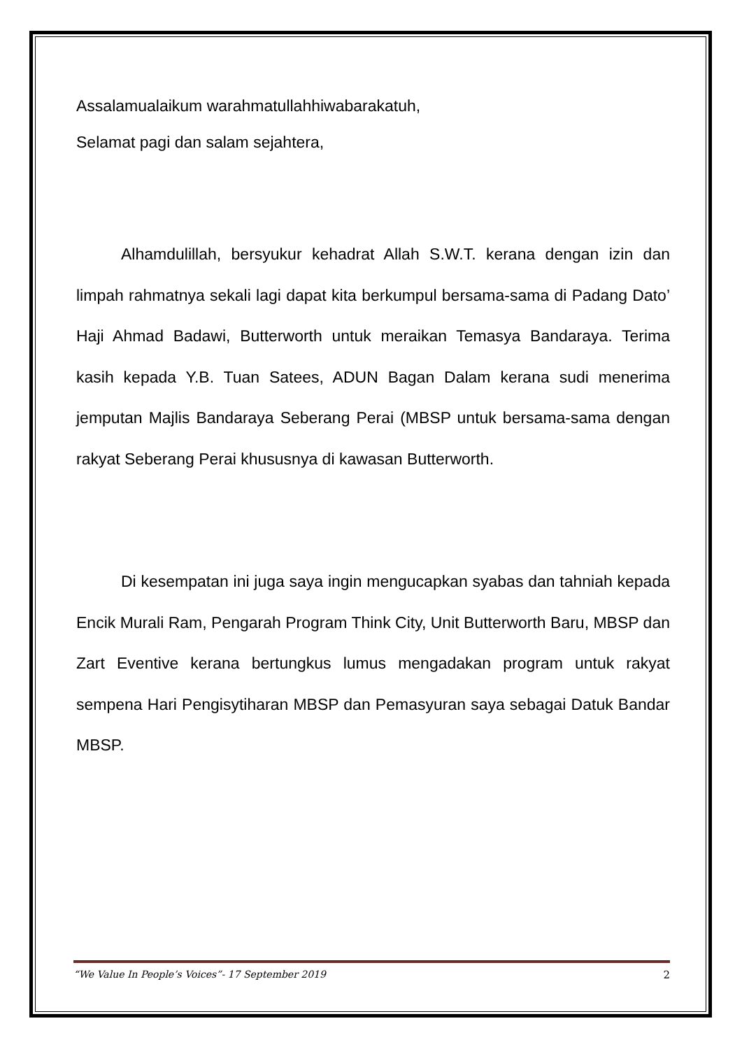Assalamualaikum warahmatullahhiwabarakatuh,
Selamat pagi dan salam sejahtera,
Alhamdulillah, bersyukur kehadrat Allah S.W.T. kerana dengan izin dan limpah rahmatnya sekali lagi dapat kita berkumpul bersama-sama di Padang Dato’ Haji Ahmad Badawi, Butterworth untuk meraikan Temasya Bandaraya. Terima kasih kepada Y.B. Tuan Satees, ADUN Bagan Dalam kerana sudi menerima jemputan Majlis Bandaraya Seberang Perai (MBSP untuk bersama-sama dengan rakyat Seberang Perai khususnya di kawasan Butterworth.
Di kesempatan ini juga saya ingin mengucapkan syabas dan tahniah kepada Encik Murali Ram, Pengarah Program Think City, Unit Butterworth Baru, MBSP dan Zart Eventive kerana bertungkus lumus mengadakan program untuk rakyat sempena Hari Pengisytiharan MBSP dan Pemasyuran saya sebagai Datuk Bandar MBSP.
“We Value In People’s Voices”- 17 September 2019 2